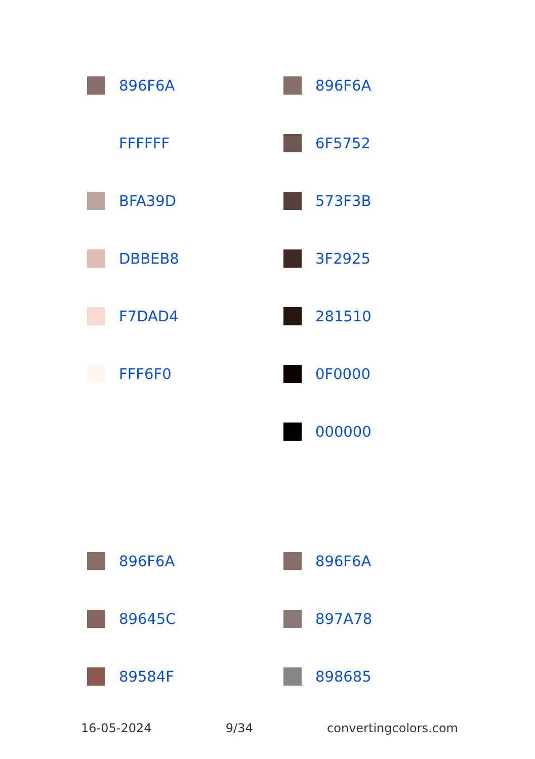896F6A
FFFFFF
BFA39D
DBBEB8
F7DAD4
FFF6F0
896F6A
6F5752
573F3B
3F2925
281510
0F0000
000000
896F6A
89645C
89584F
896F6A
897A78
898685
16-05-2024 9/34 convertingcolors.com